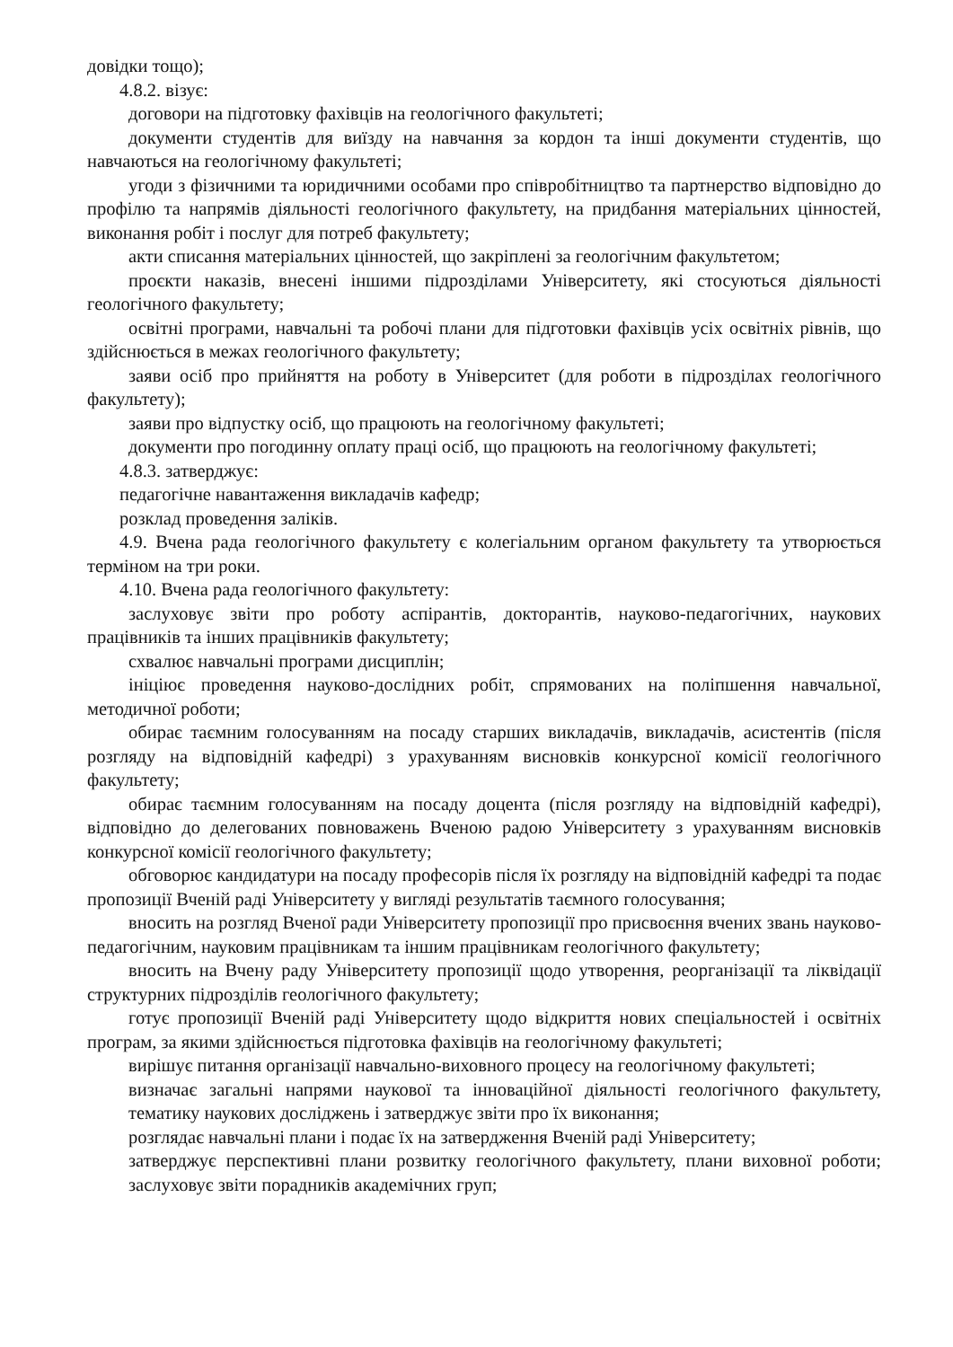довідки тощо);
4.8.2. візує:
договори на підготовку фахівців на геологічного факультеті;
документи студентів для виїзду на навчання за кордон та інші документи студентів, що навчаються на геологічному факультеті;
угоди з фізичними та юридичними особами про співробітництво та партнерство відповідно до профілю та напрямів діяльності геологічного факультету, на придбання матеріальних цінностей, виконання робіт і послуг для потреб факультету;
акти списання матеріальних цінностей, що закріплені за геологічним факультетом;
проєкти наказів, внесені іншими підрозділами Університету, які стосуються діяльності геологічного факультету;
освітні програми, навчальні та робочі плани для підготовки фахівців усіх освітніх рівнів, що здійснюється в межах геологічного факультету;
заяви осіб про прийняття на роботу в Університет (для роботи в підрозділах геологічного факультету);
заяви про відпустку осіб, що працюють на геологічному факультеті;
документи про погодинну оплату праці осіб, що працюють на геологічному факультеті;
4.8.3. затверджує:
педагогічне навантаження викладачів кафедр;
розклад проведення заліків.
4.9. Вчена рада геологічного факультету є колегіальним органом факультету та утворюється терміном на три роки.
4.10. Вчена рада геологічного факультету:
заслуховує звіти про роботу аспірантів, докторантів, науково-педагогічних, наукових працівників та інших працівників факультету;
схвалює навчальні програми дисциплін;
ініціює проведення науково-дослідних робіт, спрямованих на поліпшення навчальної, методичної роботи;
обирає таємним голосуванням на посаду старших викладачів, викладачів, асистентів (після розгляду на відповідній кафедрі) з урахуванням висновків конкурсної комісії геологічного факультету;
обирає таємним голосуванням на посаду доцента (після розгляду на відповідній кафедрі), відповідно до делегованих повноважень Вченою радою Університету з урахуванням висновків конкурсної комісії геологічного факультету;
обговорює кандидатури на посаду професорів після їх розгляду на відповідній кафедрі та подає пропозиції Вченій раді Університету у вигляді результатів таємного голосування;
вносить на розгляд Вченої ради Університету пропозиції про присвоєння вчених звань науково-педагогічним, науковим працівникам та іншим працівникам геологічного факультету;
вносить на Вчену раду Університету пропозиції щодо утворення, реорганізації та ліквідації структурних підрозділів геологічного факультету;
готує пропозиції Вченій раді Університету щодо відкриття нових спеціальностей і освітніх програм, за якими здійснюється підготовка фахівців на геологічному факультеті;
вирішує питання організації навчально-виховного процесу на геологічному факультеті;
визначає загальні напрями наукової та інноваційної діяльності геологічного факультету, тематику наукових досліджень і затверджує звіти про їх виконання;
розглядає навчальні плани і подає їх на затвердження Вченій раді Університету;
затверджує перспективні плани розвитку геологічного факультету, плани виховної роботи; заслуховує звіти порадників академічних груп;